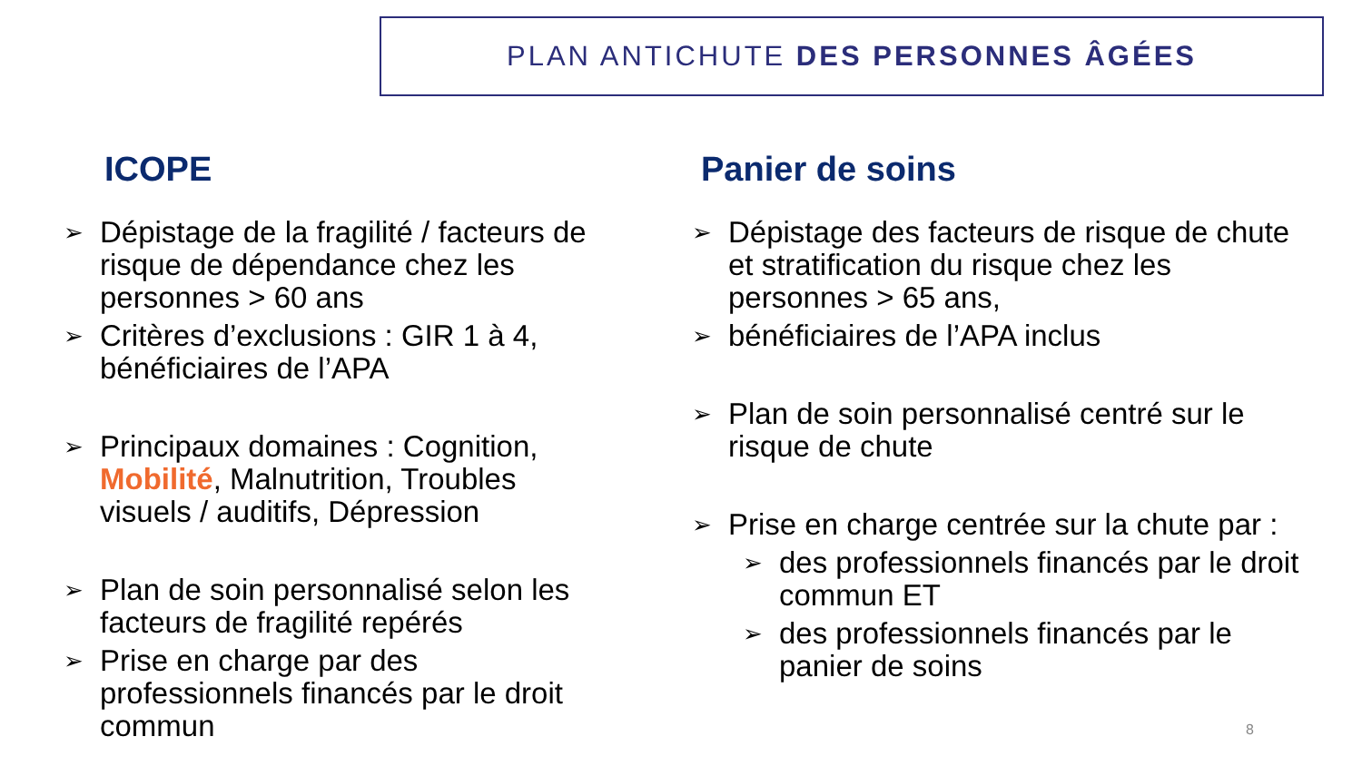PLAN ANTICHUTE DES PERSONNES ÂGÉES
ICOPE
➢ Dépistage de la fragilité / facteurs de risque de dépendance chez les personnes > 60 ans
➢ Critères d’exclusions : GIR 1 à 4, bénéficiaires de l’APA
➢ Principaux domaines : Cognition, Mobilité, Malnutrition, Troubles visuels / auditifs, Dépression
➢ Plan de soin personnalisé selon les facteurs de fragilité repérés
➢ Prise en charge par des professionnels financés par le droit commun
Panier de soins
➢ Dépistage des facteurs de risque de chute et stratification du risque chez les personnes > 65 ans,
➢ bénéficiaires de l’APA inclus
➢ Plan de soin personnalisé centré sur le risque de chute
➢ Prise en charge centrée sur la chute par :
➢ des professionnels financés par le droit commun ET
➢ des professionnels financés par le panier de soins
8